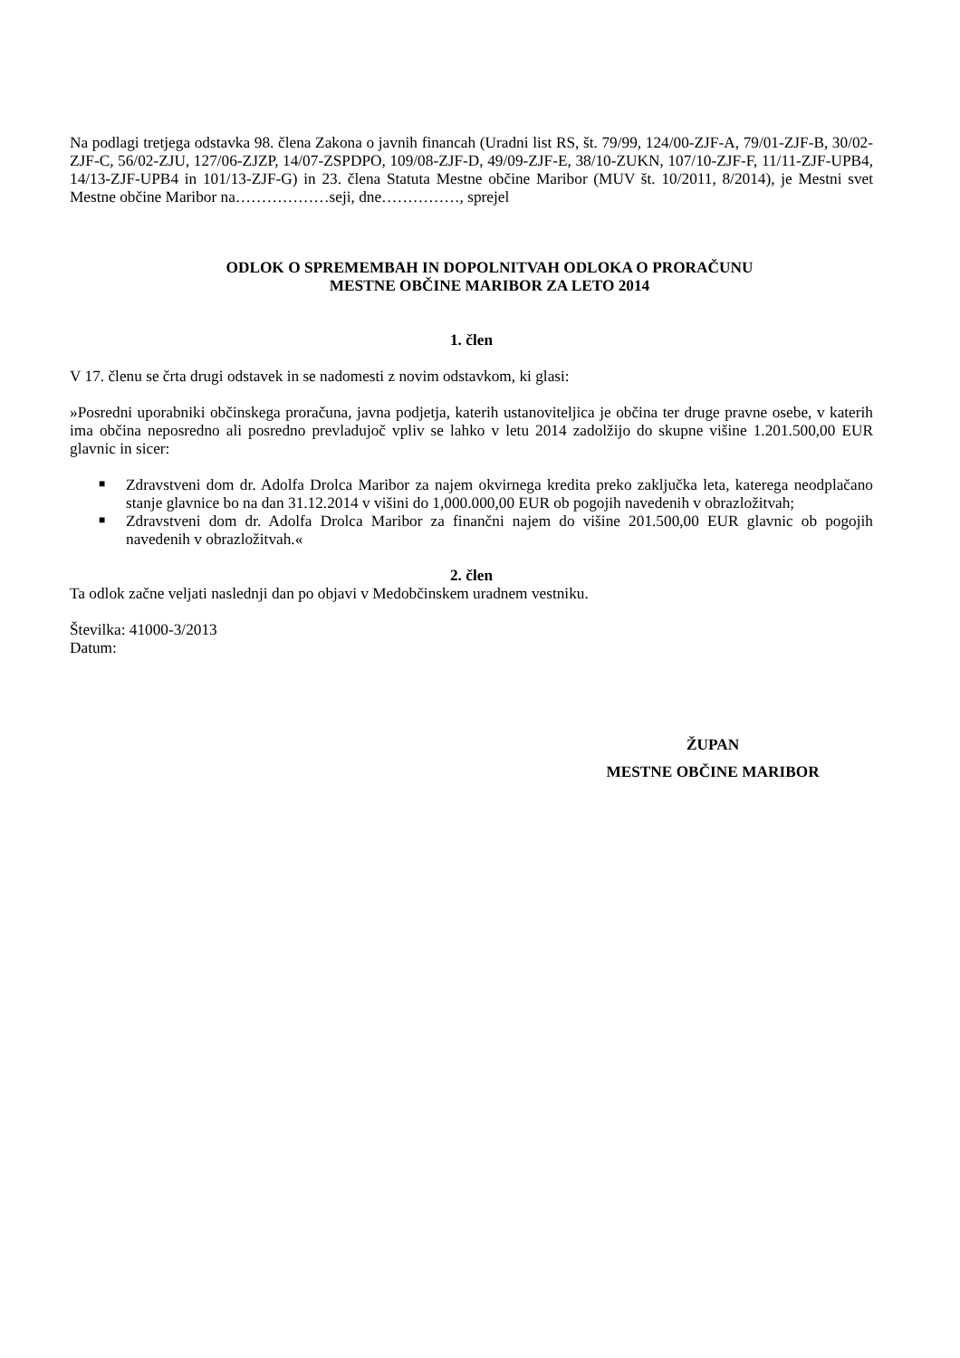Na podlagi tretjega odstavka 98. člena Zakona o javnih financah (Uradni list RS, št. 79/99, 124/00-ZJF-A, 79/01-ZJF-B, 30/02-ZJF-C, 56/02-ZJU, 127/06-ZJZP, 14/07-ZSPDPO, 109/08-ZJF-D, 49/09-ZJF-E, 38/10-ZUKN, 107/10-ZJF-F, 11/11-ZJF-UPB4, 14/13-ZJF-UPB4 in 101/13-ZJF-G) in 23. člena Statuta Mestne občine Maribor (MUV št. 10/2011, 8/2014), je Mestni svet Mestne občine Maribor na………………seji, dne……………, sprejel
ODLOK O SPREMEMBAH IN DOPOLNITVAH ODLOKA O PRORAČUNU
MESTNE OBČINE MARIBOR ZA LETO 2014
1. člen
V 17. členu se črta drugi odstavek in se nadomesti z novim odstavkom, ki glasi:
»Posredni uporabniki občinskega proračuna, javna podjetja, katerih ustanoviteljica je občina ter druge pravne osebe, v katerih ima občina neposredno ali posredno prevladujoč vpliv se lahko v letu 2014 zadolžijo do skupne višine 1.201.500,00 EUR glavnic in sicer:
■ Zdravstveni dom dr. Adolfa Drolca Maribor za najem okvirnega kredita preko zaključka leta, katerega neodplačano stanje glavnice bo na dan 31.12.2014 v višini do 1,000.000,00 EUR ob pogojih navedenih v obrazložitvah;
■ Zdravstveni dom dr. Adolfa Drolca Maribor za finančni najem do višine 201.500,00 EUR glavnic ob pogojih navedenih v obrazložitvah.«
2. člen
Ta odlok začne veljati naslednji dan po objavi v Medobčinskem uradnem vestniku.
Številka: 41000-3/2013
Datum:
ŽUPAN
MESTNE OBČINE MARIBOR